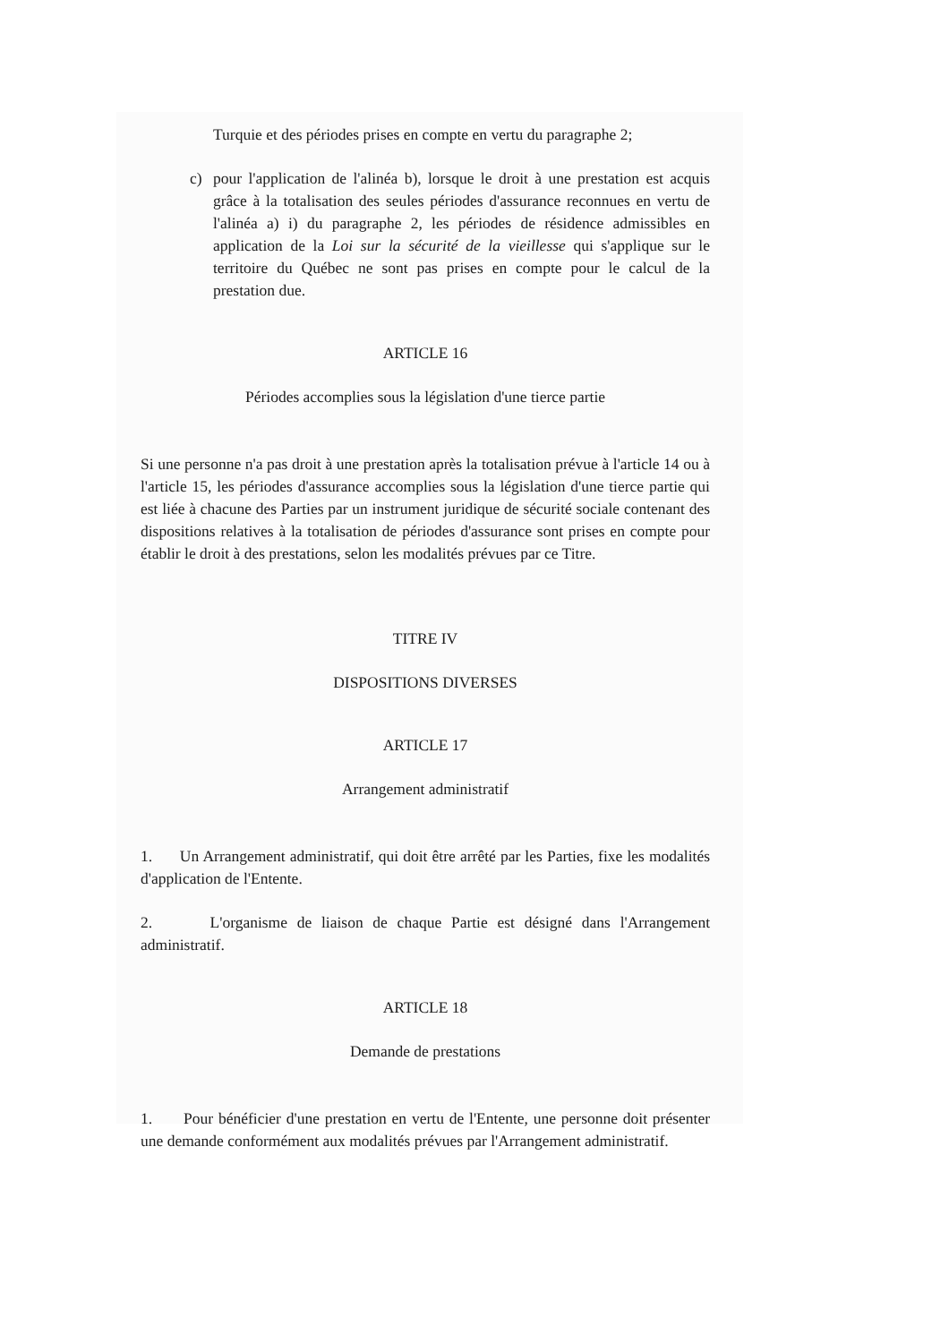Turquie et des périodes prises en compte en vertu du paragraphe 2;
c) pour l'application de l'alinéa b), lorsque le droit à une prestation est acquis grâce à la totalisation des seules périodes d'assurance reconnues en vertu de l'alinéa a) i) du paragraphe 2, les périodes de résidence admissibles en application de la Loi sur la sécurité de la vieillesse qui s'applique sur le territoire du Québec ne sont pas prises en compte pour le calcul de la prestation due.
ARTICLE 16
Périodes accomplies sous la législation d'une tierce partie
Si une personne n'a pas droit à une prestation après la totalisation prévue à l'article 14 ou à l'article 15, les périodes d'assurance accomplies sous la législation d'une tierce partie qui est liée à chacune des Parties par un instrument juridique de sécurité sociale contenant des dispositions relatives à la totalisation de périodes d'assurance sont prises en compte pour établir le droit à des prestations, selon les modalités prévues par ce Titre.
TITRE IV
DISPOSITIONS DIVERSES
ARTICLE 17
Arrangement administratif
1. Un Arrangement administratif, qui doit être arrêté par les Parties, fixe les modalités d'application de l'Entente.
2. L'organisme de liaison de chaque Partie est désigné dans l'Arrangement administratif.
ARTICLE 18
Demande de prestations
1. Pour bénéficier d'une prestation en vertu de l'Entente, une personne doit présenter une demande conformément aux modalités prévues par l'Arrangement administratif.